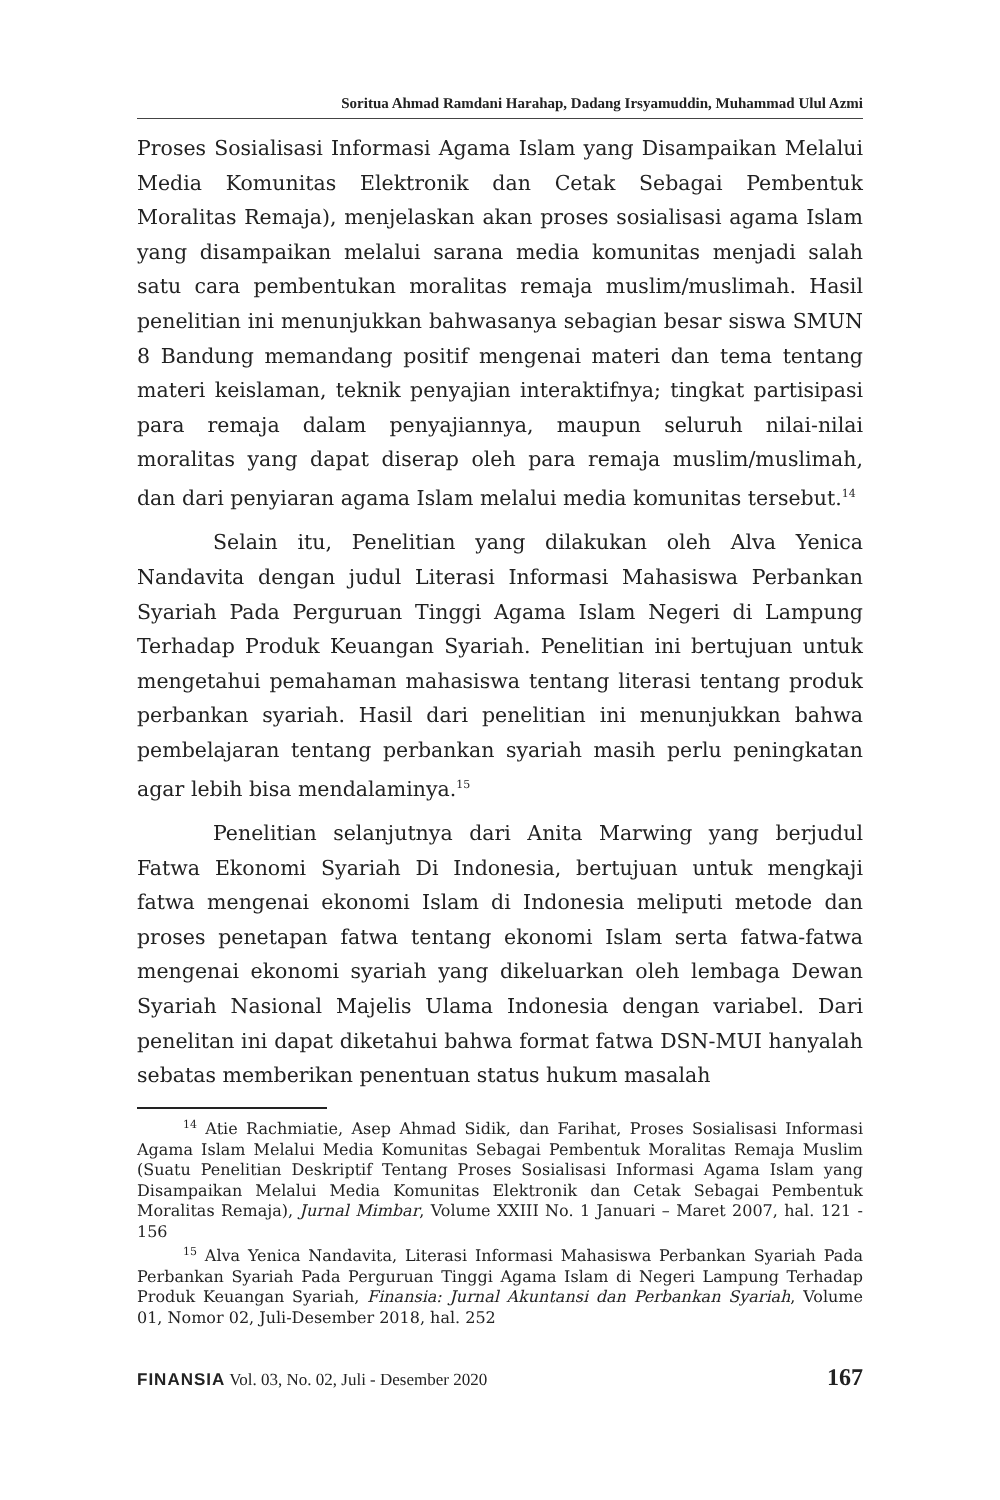Soritua Ahmad Ramdani Harahap, Dadang Irsyamuddin, Muhammad Ulul Azmi
Proses Sosialisasi Informasi Agama Islam yang Disampaikan Melalui Media Komunitas Elektronik dan Cetak Sebagai Pembentuk Moralitas Remaja), menjelaskan akan proses sosialisasi agama Islam yang disampaikan melalui sarana media komunitas menjadi salah satu cara pembentukan moralitas remaja muslim/muslimah. Hasil penelitian ini menunjukkan bahwasanya sebagian besar siswa SMUN 8 Bandung memandang positif mengenai materi dan tema tentang materi keislaman, teknik penyajian interaktifnya; tingkat partisipasi para remaja dalam penyajiannya, maupun seluruh nilai-nilai moralitas yang dapat diserap oleh para remaja muslim/muslimah, dan dari penyiaran agama Islam melalui media komunitas tersebut.<sup>14</sup>
Selain itu, Penelitian yang dilakukan oleh Alva Yenica Nandavita dengan judul Literasi Informasi Mahasiswa Perbankan Syariah Pada Perguruan Tinggi Agama Islam Negeri di Lampung Terhadap Produk Keuangan Syariah. Penelitian ini bertujuan untuk mengetahui pemahaman mahasiswa tentang literasi tentang produk perbankan syariah. Hasil dari penelitian ini menunjukkan bahwa pembelajaran tentang perbankan syariah masih perlu peningkatan agar lebih bisa mendalaminya.<sup>15</sup>
Penelitian selanjutnya dari Anita Marwing yang berjudul Fatwa Ekonomi Syariah Di Indonesia, bertujuan untuk mengkaji fatwa mengenai ekonomi Islam di Indonesia meliputi metode dan proses penetapan fatwa tentang ekonomi Islam serta fatwa-fatwa mengenai ekonomi syariah yang dikeluarkan oleh lembaga Dewan Syariah Nasional Majelis Ulama Indonesia dengan variabel. Dari penelitan ini dapat diketahui bahwa format fatwa DSN-MUI hanyalah sebatas memberikan penentuan status hukum masalah
<sup>14</sup> Atie Rachmiatie, Asep Ahmad Sidik, dan Farihat, Proses Sosialisasi Informasi Agama Islam Melalui Media Komunitas Sebagai Pembentuk Moralitas Remaja Muslim (Suatu Penelitian Deskriptif Tentang Proses Sosialisasi Informasi Agama Islam yang Disampaikan Melalui Media Komunitas Elektronik dan Cetak Sebagai Pembentuk Moralitas Remaja), Jurnal Mimbar, Volume XXIII No. 1 Januari – Maret 2007, hal. 121 - 156
<sup>15</sup> Alva Yenica Nandavita, Literasi Informasi Mahasiswa Perbankan Syariah Pada Perbankan Syariah Pada Perguruan Tinggi Agama Islam di Negeri Lampung Terhadap Produk Keuangan Syariah, Finansia: Jurnal Akuntansi dan Perbankan Syariah, Volume 01, Nomor 02, Juli-Desember 2018, hal. 252
FINANSIA Vol. 03, No. 02, Juli - Desember 2020 167